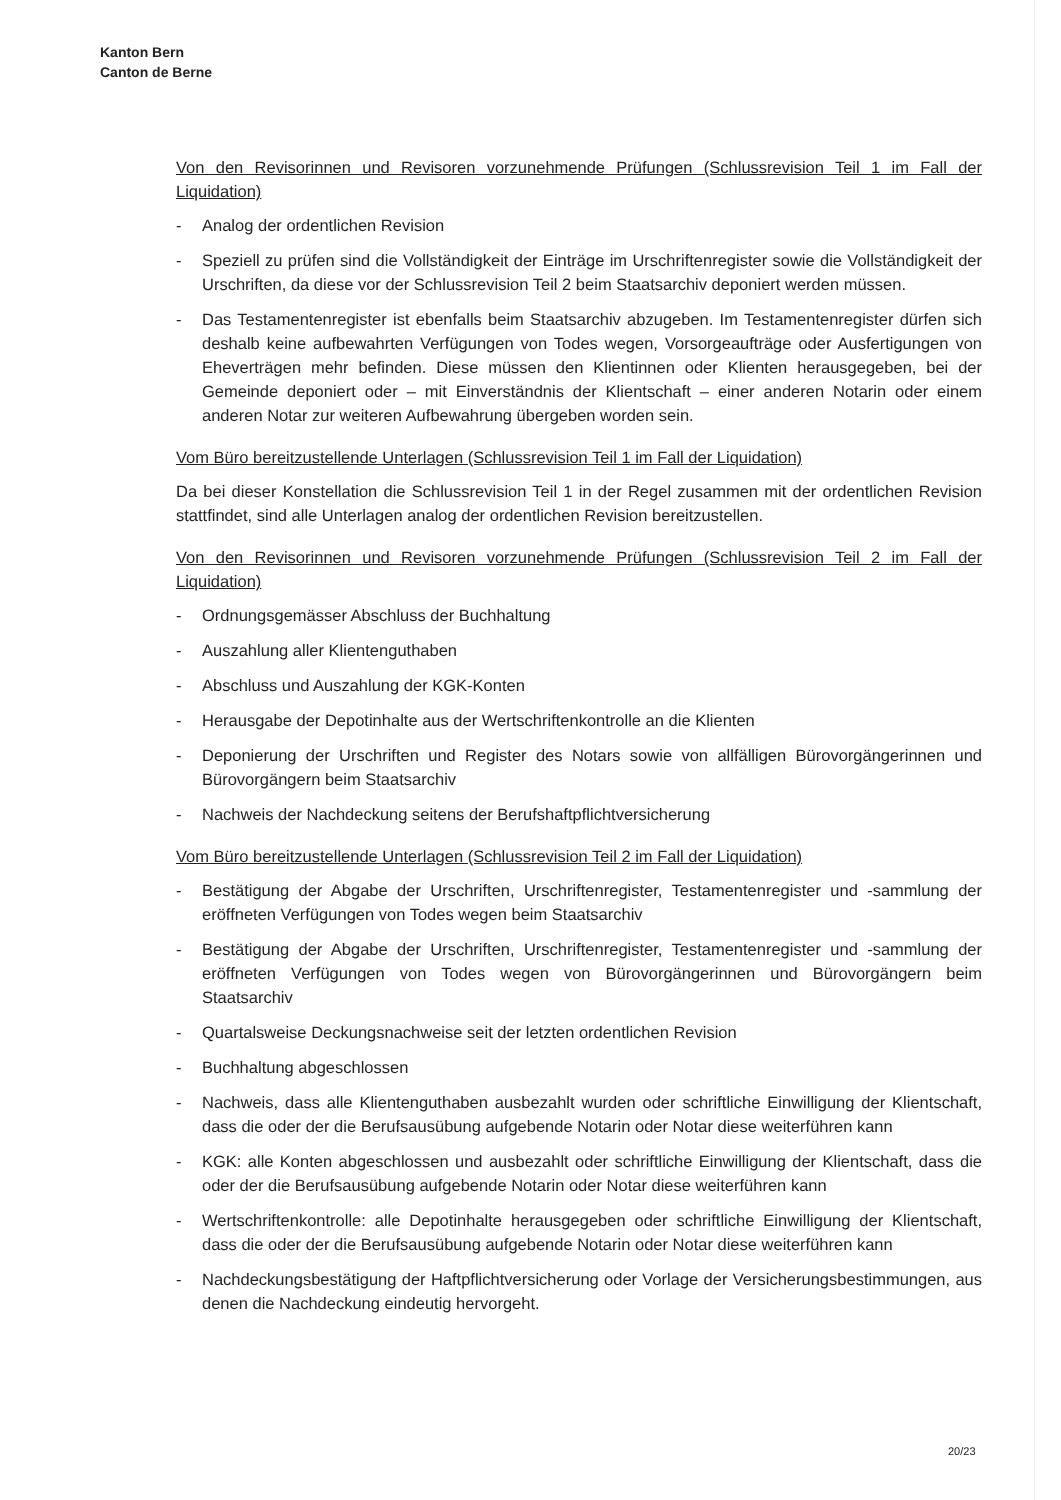Kanton Bern
Canton de Berne
Von den Revisorinnen und Revisoren vorzunehmende Prüfungen (Schlussrevision Teil 1 im Fall der Liquidation)
- Analog der ordentlichen Revision
- Speziell zu prüfen sind die Vollständigkeit der Einträge im Urschriftenregister sowie die Vollständigkeit der Urschriften, da diese vor der Schlussrevision Teil 2 beim Staatsarchiv deponiert werden müssen.
- Das Testamentenregister ist ebenfalls beim Staatsarchiv abzugeben. Im Testamentenregister dürfen sich deshalb keine aufbewahrten Verfügungen von Todes wegen, Vorsorgeaufträge oder Ausfertigungen von Eheverträgen mehr befinden. Diese müssen den Klientinnen oder Klienten herausgegeben, bei der Gemeinde deponiert oder – mit Einverständnis der Klientschaft – einer anderen Notarin oder einem anderen Notar zur weiteren Aufbewahrung übergeben worden sein.
Vom Büro bereitzustellende Unterlagen (Schlussrevision Teil 1 im Fall der Liquidation)
Da bei dieser Konstellation die Schlussrevision Teil 1 in der Regel zusammen mit der ordentlichen Revision stattfindet, sind alle Unterlagen analog der ordentlichen Revision bereitzustellen.
Von den Revisorinnen und Revisoren vorzunehmende Prüfungen (Schlussrevision Teil 2 im Fall der Liquidation)
- Ordnungsgemässer Abschluss der Buchhaltung
- Auszahlung aller Klientenguthaben
- Abschluss und Auszahlung der KGK-Konten
- Herausgabe der Depotinhalte aus der Wertschriftenkontrolle an die Klienten
- Deponierung der Urschriften und Register des Notars sowie von allfälligen Bürovorgängerinnen und Bürovorgängern beim Staatsarchiv
- Nachweis der Nachdeckung seitens der Berufshaftpflichtversicherung
Vom Büro bereitzustellende Unterlagen (Schlussrevision Teil 2 im Fall der Liquidation)
- Bestätigung der Abgabe der Urschriften, Urschriftenregister, Testamentenregister und -sammlung der eröffneten Verfügungen von Todes wegen beim Staatsarchiv
- Bestätigung der Abgabe der Urschriften, Urschriftenregister, Testamentenregister und -sammlung der eröffneten Verfügungen von Todes wegen von Bürovorgängerinnen und Bürovorgängern beim Staatsarchiv
- Quartalsweise Deckungsnachweise seit der letzten ordentlichen Revision
- Buchhaltung abgeschlossen
- Nachweis, dass alle Klientenguthaben ausbezahlt wurden oder schriftliche Einwilligung der Klientschaft, dass die oder der die Berufsausübung aufgebende Notarin oder Notar diese weiterführen kann
- KGK: alle Konten abgeschlossen und ausbezahlt oder schriftliche Einwilligung der Klientschaft, dass die oder der die Berufsausübung aufgebende Notarin oder Notar diese weiterführen kann
- Wertschriftenkontrolle: alle Depotinhalte herausgegeben oder schriftliche Einwilligung der Klientschaft, dass die oder der die Berufsausübung aufgebende Notarin oder Notar diese weiterführen kann
- Nachdeckungsbestätigung der Haftpflichtversicherung oder Vorlage der Versicherungsbestimmungen, aus denen die Nachdeckung eindeutig hervorgeht.
20/23